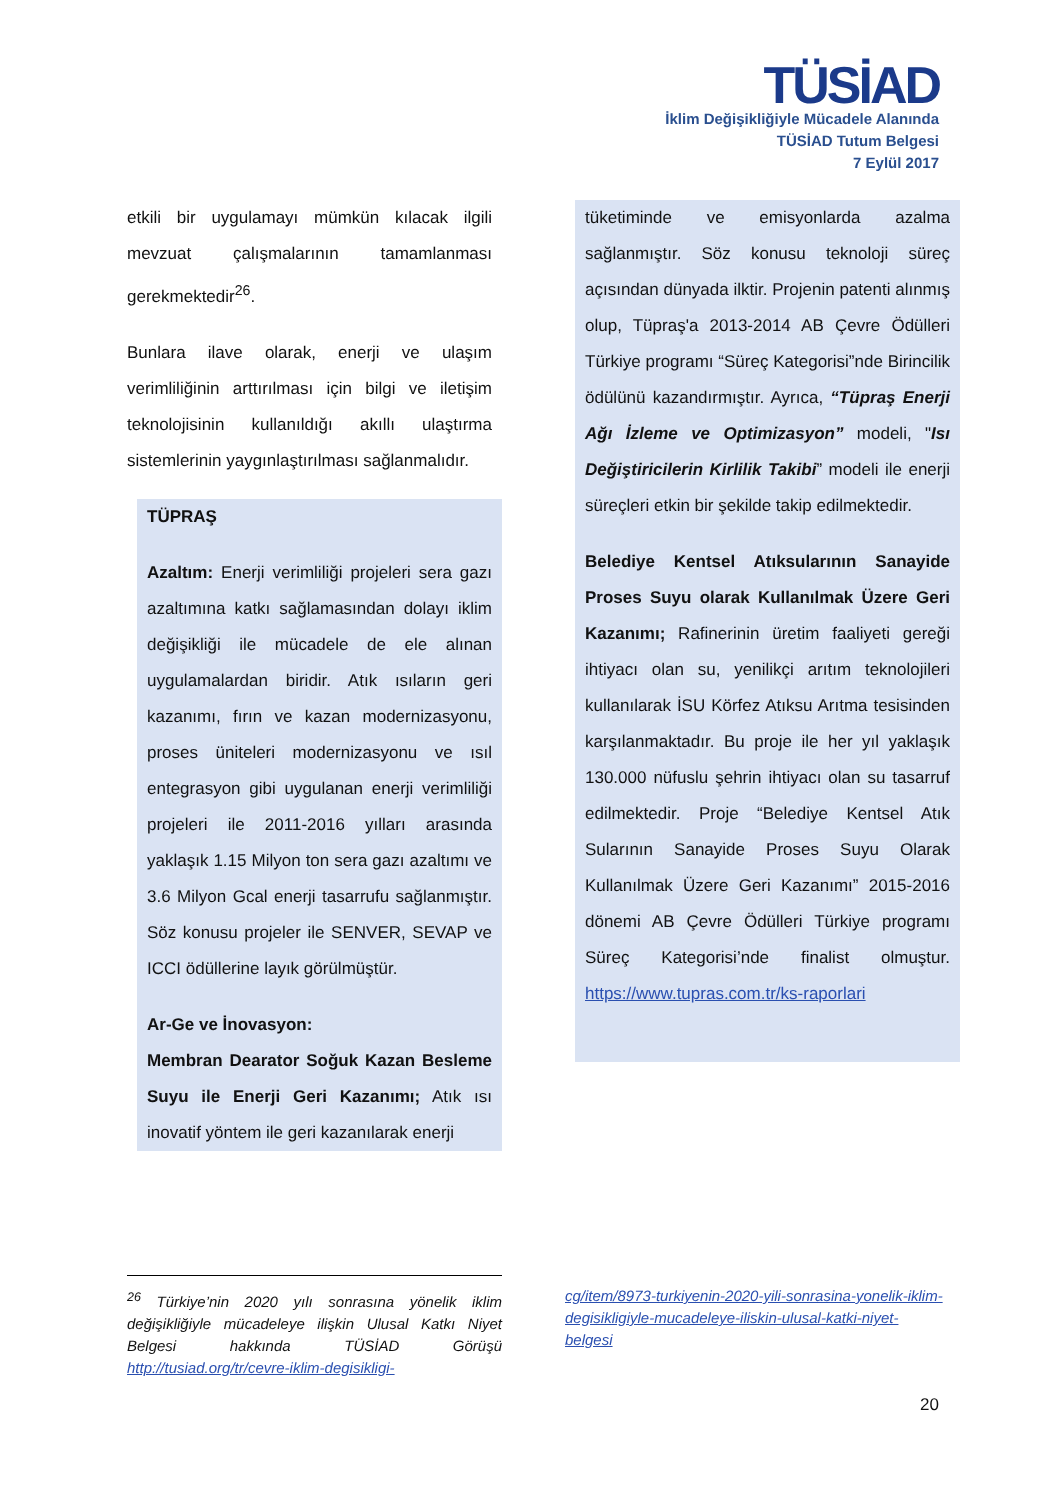TÜSİAD
İklim Değişikliğiyle Mücadele Alanında
TÜSİAD Tutum Belgesi
7 Eylül 2017
etkili bir uygulamayı mümkün kılacak ilgili mevzuat çalışmalarının tamamlanması gerekmektedir<sup>26</sup>.
Bunlara ilave olarak, enerji ve ulaşım verimliliğinin arttırılması için bilgi ve iletişim teknolojisinin kullanıldığı akıllı ulaştırma sistemlerinin yaygınlaştırılması sağlanmalıdır.
TÜPRAŞ
Azaltım: Enerji verimliliği projeleri sera gazı azaltımına katkı sağlamasından dolayı iklim değişikliği ile mücadele de ele alınan uygulamalardan biridir. Atık ısıların geri kazanımı, fırın ve kazan modernizasyonu, proses üniteleri modernizasyonu ve ısıl entegrasyon gibi uygulanan enerji verimliliği projeleri ile 2011-2016 yılları arasında yaklaşık 1.15 Milyon ton sera gazı azaltımı ve 3.6 Milyon Gcal enerji tasarrufu sağlanmıştır. Söz konusu projeler ile SENVER, SEVAP ve ICCI ödüllerine layık görülmüştür.
Ar-Ge ve İnovasyon:
Membran Dearator Soğuk Kazan Besleme Suyu ile Enerji Geri Kazanımı; Atık ısı inovatif yöntem ile geri kazanılarak enerji
tüketiminde ve emisyonlarda azalma sağlanmıştır. Söz konusu teknoloji süreç açısından dünyada ilktir. Projenin patenti alınmış olup, Tüpraş'a 2013-2014 AB Çevre Ödülleri Türkiye programı “Süreç Kategorisi”nde Birincilik ödülünü kazandırmıştır. Ayrıca, “Tüpraş Enerji Ağı İzleme ve Optimizasyon” modeli, "Isı Değiştiricilerin Kirlilik Takibi” modeli ile enerji süreçleri etkin bir şekilde takip edilmektedir.
Belediye Kentsel Atıksularının Sanayide Proses Suyu olarak Kullanılmak Üzere Geri Kazanımı; Rafinerinin üretim faaliyeti gereği ihtiyacı olan su, yenilikçi arıtım teknolojileri kullanılarak İSU Körfez Atıksu Arıtma tesisinden karşılanmaktadır. Bu proje ile her yıl yaklaşık 130.000 nüfuslu şehrin ihtiyacı olan su tasarruf edilmektedir. Proje “Belediye Kentsel Atık Sularının Sanayide Proses Suyu Olarak Kullanılmak Üzere Geri Kazanımı” 2015-2016 dönemi AB Çevre Ödülleri Türkiye programı Süreç Kategorisi’nde finalist olmuştur. https://www.tupras.com.tr/ks-raporlari
<sup>26</sup> Türkiye’nin 2020 yılı sonrasına yönelik iklim değişikliğiyle mücadeleye ilişkin Ulusal Katkı Niyet Belgesi hakkında TÜSİAD Görüşü http://tusiad.org/tr/cevre-iklim-degisikligi-
cg/item/8973-turkiyenin-2020-yili-sonrasina-yonelik-iklim-degisikligiyle-mucadeleye-iliskin-ulusal-katki-niyet-belgesi
20